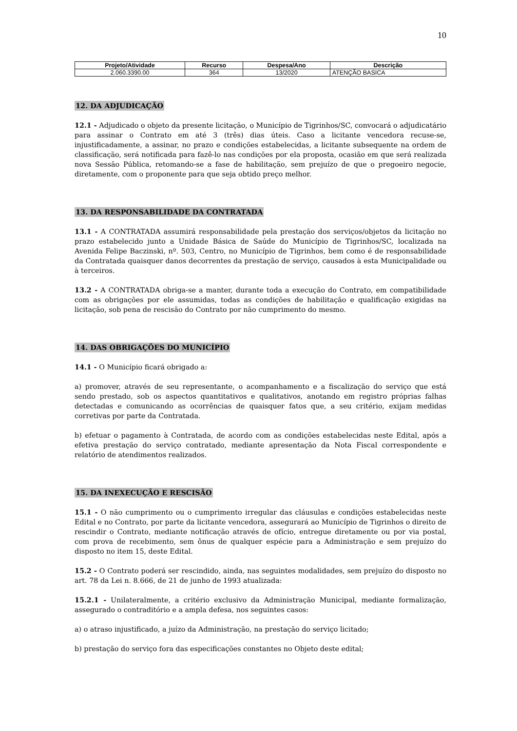10
| Projeto/Atividade | Recurso | Despesa/Ano | Descrição |
| --- | --- | --- | --- |
| 2.060.3390.00 | 364 | 13/2020 | ATENÇÃO BASICA |
12. DA ADJUDICAÇÃO
12.1 - Adjudicado o objeto da presente licitação, o Município de Tigrinhos/SC, convocará o adjudicatário para assinar o Contrato em até 3 (três) dias úteis. Caso a licitante vencedora recuse-se, injustificadamente, a assinar, no prazo e condições estabelecidas, a licitante subsequente na ordem de classificação, será notificada para fazê-lo nas condições por ela proposta, ocasião em que será realizada nova Sessão Pública, retomando-se a fase de habilitação, sem prejuízo de que o pregoeiro negocie, diretamente, com o proponente para que seja obtido preço melhor.
13. DA RESPONSABILIDADE DA CONTRATADA
13.1 - A CONTRATADA assumirá responsabilidade pela prestação dos serviços/objetos da licitação no prazo estabelecido junto a Unidade Básica de Saúde do Município de Tigrinhos/SC, localizada na Avenida Felipe Baczinski, nº. 503, Centro, no Município de Tigrinhos, bem como é de responsabilidade da Contratada quaisquer danos decorrentes da prestação de serviço, causados à esta Municipalidade ou à terceiros.
13.2 - A CONTRATADA obriga-se a manter, durante toda a execução do Contrato, em compatibilidade com as obrigações por ele assumidas, todas as condições de habilitação e qualificação exigidas na licitação, sob pena de rescisão do Contrato por não cumprimento do mesmo.
14. DAS OBRIGAÇÕES DO MUNICÍPIO
14.1 - O Município ficará obrigado a:
a) promover, através de seu representante, o acompanhamento e a fiscalização do serviço que está sendo prestado, sob os aspectos quantitativos e qualitativos, anotando em registro próprias falhas detectadas e comunicando as ocorrências de quaisquer fatos que, a seu critério, exijam medidas corretivas por parte da Contratada.
b) efetuar o pagamento à Contratada, de acordo com as condições estabelecidas neste Edital, após a efetiva prestação do serviço contratado, mediante apresentação da Nota Fiscal correspondente e relatório de atendimentos realizados.
15. DA INEXECUÇÃO E RESCISÃO
15.1 - O não cumprimento ou o cumprimento irregular das cláusulas e condições estabelecidas neste Edital e no Contrato, por parte da licitante vencedora, assegurará ao Município de Tigrinhos o direito de rescindir o Contrato, mediante notificação através de ofício, entregue diretamente ou por via postal, com prova de recebimento, sem ônus de qualquer espécie para a Administração e sem prejuízo do disposto no item 15, deste Edital.
15.2 - O Contrato poderá ser rescindido, ainda, nas seguintes modalidades, sem prejuízo do disposto no art. 78 da Lei n. 8.666, de 21 de junho de 1993 atualizada:
15.2.1 - Unilateralmente, a critério exclusivo da Administração Municipal, mediante formalização, assegurado o contraditório e a ampla defesa, nos seguintes casos:
a) o atraso injustificado, a juízo da Administração, na prestação do serviço licitado;
b) prestação do serviço fora das especificações constantes no Objeto deste edital;